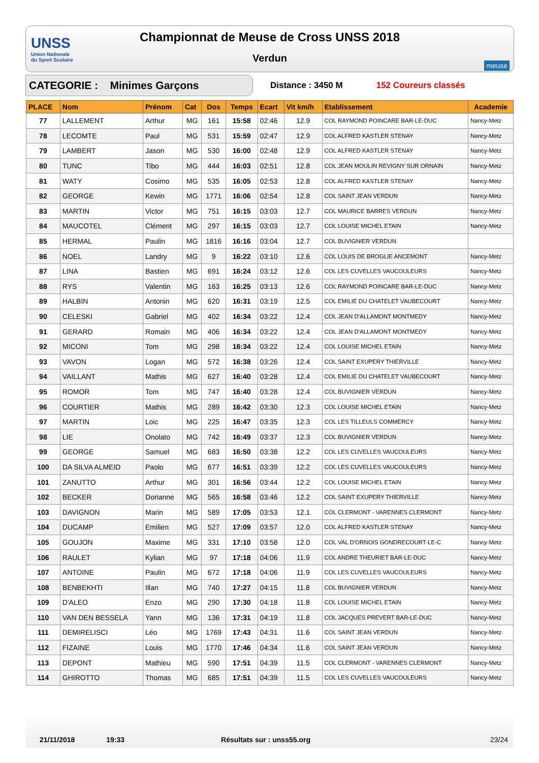UNSS
Union Nationale
du Sport Scolaire
Championnat de Meuse de Cross UNSS 2018
Verdun
meuse
CATEGORIE : Minimes Garçons
Distance : 3450 M 152 Coureurs classés
| PLACE | Nom | Prénom | Cat | Dos | Temps | Ecart | Vit km/h | Etablissement | Academie |
| --- | --- | --- | --- | --- | --- | --- | --- | --- | --- |
| 77 | LALLEMENT | Arthur | MG | 161 | 15:58 | 02:46 | 12.9 | COL RAYMOND POINCARE BAR-LE-DUC | Nancy-Metz |
| 78 | LECOMTE | Paul | MG | 531 | 15:59 | 02:47 | 12.9 | COL ALFRED KASTLER STENAY | Nancy-Metz |
| 79 | LAMBERT | Jason | MG | 530 | 16:00 | 02:48 | 12.9 | COL ALFRED KASTLER STENAY | Nancy-Metz |
| 80 | TUNC | Tibo | MG | 444 | 16:03 | 02:51 | 12.8 | COL JEAN MOULIN REVIGNY SUR ORNAIN | Nancy-Metz |
| 81 | WATY | Cosimo | MG | 535 | 16:05 | 02:53 | 12.8 | COL ALFRED KASTLER STENAY | Nancy-Metz |
| 82 | GEORGE | Kewin | MG | 1771 | 16:06 | 02:54 | 12.8 | COL SAINT JEAN VERDUN | Nancy-Metz |
| 83 | MARTIN | Victor | MG | 751 | 16:15 | 03:03 | 12.7 | COL MAURICE BARRES VERDUN | Nancy-Metz |
| 84 | MAUCOTEL | Clément | MG | 297 | 16:15 | 03:03 | 12.7 | COL LOUISE MICHEL ETAIN | Nancy-Metz |
| 85 | HERMAL | Paulin | MG | 1816 | 16:16 | 03:04 | 12.7 | COL BUVIGNIER VERDUN | |
| 86 | NOEL | Landry | MG | 9 | 16:22 | 03:10 | 12.6 | COL LOUIS DE BROGLIE ANCEMONT | Nancy-Metz |
| 87 | LINA | Bastien | MG | 691 | 16:24 | 03:12 | 12.6 | COL LES CUVELLES VAUCOULEURS | Nancy-Metz |
| 88 | RYS | Valentin | MG | 163 | 16:25 | 03:13 | 12.6 | COL RAYMOND POINCARE BAR-LE-DUC | Nancy-Metz |
| 89 | HALBIN | Antonin | MG | 620 | 16:31 | 03:19 | 12.5 | COL EMILIE DU CHATELET VAUBECOURT | Nancy-Metz |
| 90 | CELESKI | Gabriel | MG | 402 | 16:34 | 03:22 | 12.4 | COL JEAN D'ALLAMONT MONTMEDY | Nancy-Metz |
| 91 | GERARD | Romain | MG | 406 | 16:34 | 03:22 | 12.4 | COL JEAN D'ALLAMONT MONTMEDY | Nancy-Metz |
| 92 | MICONI | Tom | MG | 298 | 16:34 | 03:22 | 12.4 | COL LOUISE MICHEL ETAIN | Nancy-Metz |
| 93 | VAVON | Logan | MG | 572 | 16:38 | 03:26 | 12.4 | COL SAINT EXUPERY THIERVILLE | Nancy-Metz |
| 94 | VAILLANT | Mathis | MG | 627 | 16:40 | 03:28 | 12.4 | COL EMILIE DU CHATELET VAUBECOURT | Nancy-Metz |
| 95 | ROMOR | Tom | MG | 747 | 16:40 | 03:28 | 12.4 | COL BUVIGNIER VERDUN | Nancy-Metz |
| 96 | COURTIER | Mathis | MG | 289 | 16:42 | 03:30 | 12.3 | COL LOUISE MICHEL ETAIN | Nancy-Metz |
| 97 | MARTIN | Loic | MG | 225 | 16:47 | 03:35 | 12.3 | COL LES TILLEULS COMMERCY | Nancy-Metz |
| 98 | LIE | Onolato | MG | 742 | 16:49 | 03:37 | 12.3 | COL BUVIGNIER VERDUN | Nancy-Metz |
| 99 | GEORGE | Samuel | MG | 683 | 16:50 | 03:38 | 12.2 | COL LES CUVELLES VAUCOULEURS | Nancy-Metz |
| 100 | DA SILVA ALMEID | Paolo | MG | 677 | 16:51 | 03:39 | 12.2 | COL LES CUVELLES VAUCOULEURS | Nancy-Metz |
| 101 | ZANUTTO | Arthur | MG | 301 | 16:56 | 03:44 | 12.2 | COL LOUISE MICHEL ETAIN | Nancy-Metz |
| 102 | BECKER | Dorianne | MG | 565 | 16:58 | 03:46 | 12.2 | COL SAINT EXUPERY THIERVILLE | Nancy-Metz |
| 103 | DAVIGNON | Marin | MG | 589 | 17:05 | 03:53 | 12.1 | COL CLERMONT - VARENNES CLERMONT | Nancy-Metz |
| 104 | DUCAMP | Emilien | MG | 527 | 17:09 | 03:57 | 12.0 | COL ALFRED KASTLER STENAY | Nancy-Metz |
| 105 | GOUJON | Maxime | MG | 331 | 17:10 | 03:58 | 12.0 | COL VAL D'ORNOIS GONDRECOURT-LE-C | Nancy-Metz |
| 106 | RAULET | Kylian | MG | 97 | 17:18 | 04:06 | 11.9 | COL ANDRE THEURIET BAR-LE-DUC | Nancy-Metz |
| 107 | ANTOINE | Paulin | MG | 672 | 17:18 | 04:06 | 11.9 | COL LES CUVELLES VAUCOULEURS | Nancy-Metz |
| 108 | BENBEKHTI | Illan | MG | 740 | 17:27 | 04:15 | 11.8 | COL BUVIGNIER VERDUN | Nancy-Metz |
| 109 | D'ALEO | Enzo | MG | 290 | 17:30 | 04:18 | 11.8 | COL LOUISE MICHEL ETAIN | Nancy-Metz |
| 110 | VAN DEN BESSELA | Yann | MG | 136 | 17:31 | 04:19 | 11.8 | COL JACQUES PREVERT BAR-LE-DUC | Nancy-Metz |
| 111 | DEMIRELISCI | Léo | MG | 1769 | 17:43 | 04:31 | 11.6 | COL SAINT JEAN VERDUN | Nancy-Metz |
| 112 | FIZAINE | Louis | MG | 1770 | 17:46 | 04:34 | 11.6 | COL SAINT JEAN VERDUN | Nancy-Metz |
| 113 | DEPONT | Mathieu | MG | 590 | 17:51 | 04:39 | 11.5 | COL CLERMONT - VARENNES CLERMONT | Nancy-Metz |
| 114 | GHIROTTO | Thomas | MG | 685 | 17:51 | 04:39 | 11.5 | COL LES CUVELLES VAUCOULEURS | Nancy-Metz |
21/11/2018 19:33 Résultats sur : unss55.org 23/24